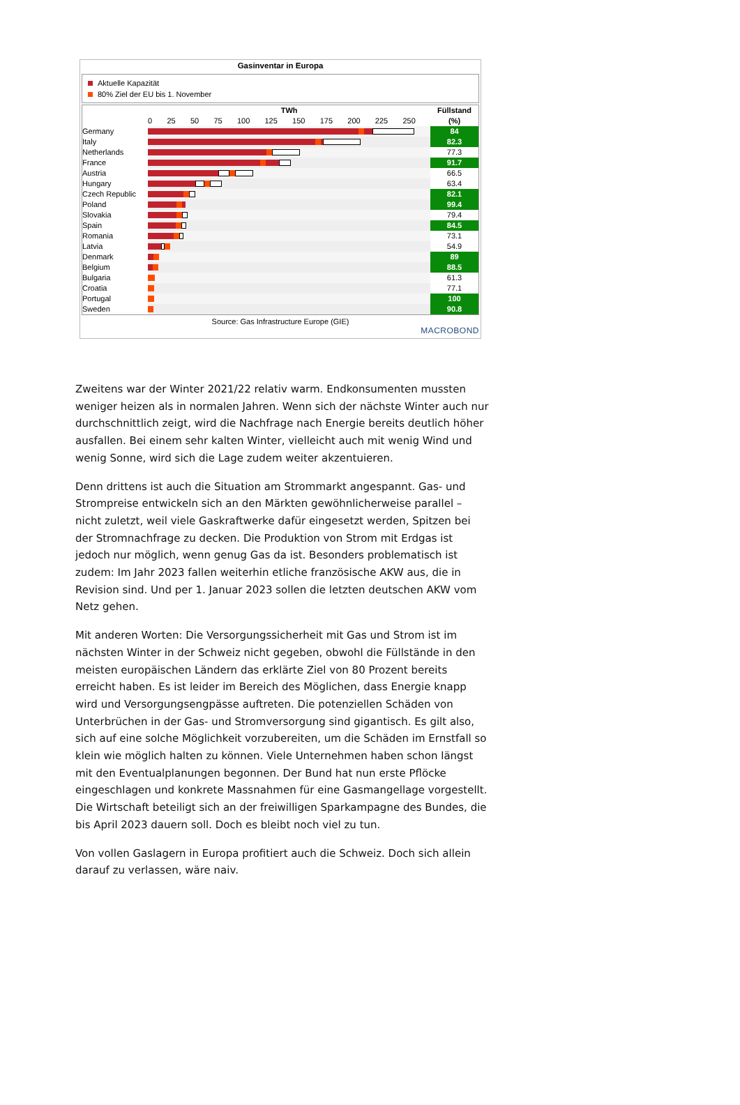Gasinventar in Europa
Aktuelle Kapazität
80% Ziel der EU bis 1. November
| | TWh 0 25 50 75 100 125 150 175 200 225 250 | Füllstand (%) |
| --- | --- | --- |
| Germany | | 84 |
| Italy | | 82.3 |
| Netherlands | | 77.3 |
| France | | 91.7 |
| Austria | | 66.5 |
| Hungary | | 63.4 |
| Czech Republic | | 82.1 |
| Poland | | 99.4 |
| Slovakia | | 79.4 |
| Spain | | 84.5 |
| Romania | | 73.1 |
| Latvia | | 54.9 |
| Denmark | | 89 |
| Belgium | | 88.5 |
| Bulgaria | | 61.3 |
| Croatia | | 77.1 |
| Portugal | | 100 |
| Sweden | | 90.8 |
Source: Gas Infrastructure Europe (GIE)
MACROBOND
Zweitens war der Winter 2021/22 relativ warm. Endkonsumenten mussten weniger heizen als in normalen Jahren. Wenn sich der nächste Winter auch nur durchschnittlich zeigt, wird die Nachfrage nach Energie bereits deutlich höher ausfallen. Bei einem sehr kalten Winter, vielleicht auch mit wenig Wind und wenig Sonne, wird sich die Lage zudem weiter akzentuieren.
Denn drittens ist auch die Situation am Strommarkt angespannt. Gas- und Strompreise entwickeln sich an den Märkten gewöhnlicherweise parallel – nicht zuletzt, weil viele Gaskraftwerke dafür eingesetzt werden, Spitzen bei der Stromnachfrage zu decken. Die Produktion von Strom mit Erdgas ist jedoch nur möglich, wenn genug Gas da ist. Besonders problematisch ist zudem: Im Jahr 2023 fallen weiterhin etliche französische AKW aus, die in Revision sind. Und per 1. Januar 2023 sollen die letzten deutschen AKW vom Netz gehen.
Mit anderen Worten: Die Versorgungssicherheit mit Gas und Strom ist im nächsten Winter in der Schweiz nicht gegeben, obwohl die Füllstände in den meisten europäischen Ländern das erklärte Ziel von 80 Prozent bereits erreicht haben. Es ist leider im Bereich des Möglichen, dass Energie knapp wird und Versorgungsengpässe auftreten. Die potenziellen Schäden von Unterbrüchen in der Gas- und Stromversorgung sind gigantisch. Es gilt also, sich auf eine solche Möglichkeit vorzubereiten, um die Schäden im Ernstfall so klein wie möglich halten zu können. Viele Unternehmen haben schon längst mit den Eventualplanungen begonnen. Der Bund hat nun erste Pflöcke eingeschlagen und konkrete Massnahmen für eine Gasmangellage vorgestellt. Die Wirtschaft beteiligt sich an der freiwilligen Sparkampagne des Bundes, die bis April 2023 dauern soll. Doch es bleibt noch viel zu tun.
Von vollen Gaslagern in Europa profitiert auch die Schweiz. Doch sich allein darauf zu verlassen, wäre naiv.